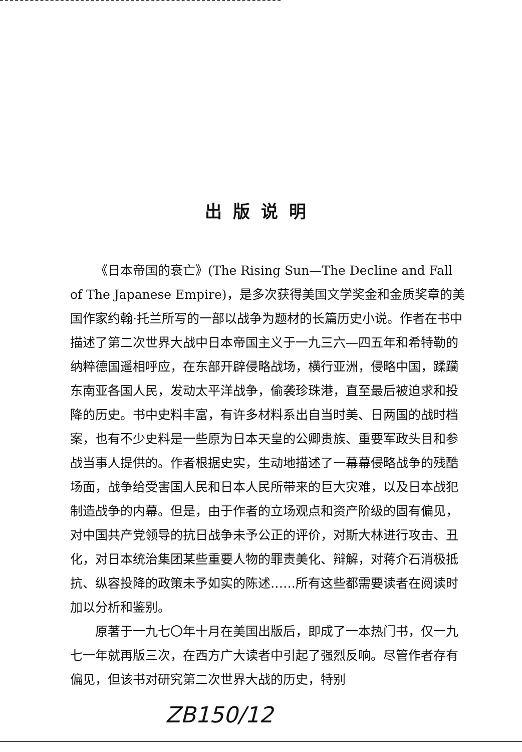出版说明
《日本帝国的衰亡》(The Rising Sun—The Decline and Fall of The Japanese Empire)，是多次获得美国文学奖金和金质奖章的美国作家约翰·托兰所写的一部以战争为题材的长篇历史小说。作者在书中描述了第二次世界大战中日本帝国主义于一九三六—四五年和希特勒的纳粹德国遥相呼应，在东部开辟侵略战场，横行亚洲，侵略中国，蹂躏东南亚各国人民，发动太平洋战争，偷袭珍珠港，直至最后被迫求和投降的历史。书中史料丰富，有许多材料系出自当时美、日两国的战时档案，也有不少史料是一些原为日本天皇的公卿贵族、重要军政头目和参战当事人提供的。作者根据史实，生动地描述了一幕幕侵略战争的残酷场面，战争给受害国人民和日本人民所带来的巨大灾难，以及日本战犯制造战争的内幕。但是，由于作者的立场观点和资产阶级的固有偏见，对中国共产党领导的抗日战争未予公正的评价，对斯大林进行攻击、丑化，对日本统治集团某些重要人物的罪责美化、辩解，对蒋介石消极抵抗、纵容投降的政策未予如实的陈述……所有这些都需要读者在阅读时加以分析和鉴别。
原著于一九七〇年十月在美国出版后，即成了一本热门书，仅一九七一年就再版三次，在西方广大读者中引起了强烈反响。尽管作者存有偏见，但该书对研究第二次世界大战的历史，特别
ZB150/12